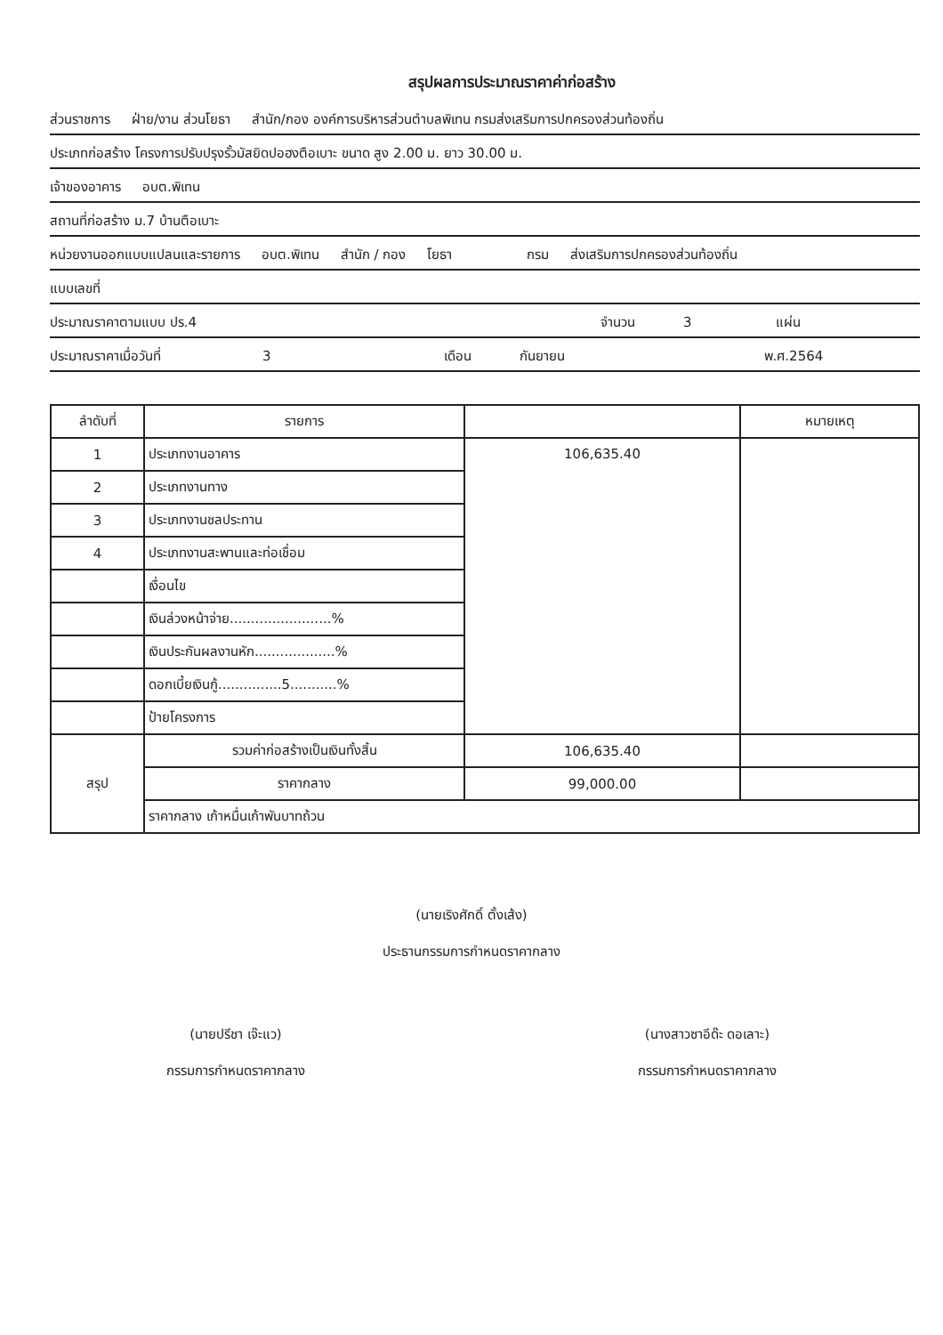สรุปผลการประมาณราคาค่าก่อสร้าง
ส่วนราชการ ฝ่าย/งาน ส่วนโยธา สำนัก/กอง องค์การบริหารส่วนตำบลพิเทน กรมส่งเสริมการปกครองส่วนท้องถิ่น
ประเภทก่อสร้าง โครงการปรับปรุงรั้วมัสยิดปอฮงตือเบาะ ขนาด สูง 2.00 ม. ยาว 30.00 ม.
เจ้าของอาคาร อบต.พิเทน
สถานที่ก่อสร้าง ม.7 บ้านตือเบาะ
หน่วยงานออกแบบแปลนและรายการ อบต.พิเทน สำนัก / กอง โยธา กรม ส่งเสริมการปกครองส่วนท้องถิ่น
แบบเลขที่
ประมาณราคาตามแบบ ปร.4 จำนวน 3 แผ่น
ประมาณราคาเมื่อวันที่ 3 เดือน กันยายน พ.ศ.2564
| ลำดับที่ | รายการ | | หมายเหตุ |
| --- | --- | --- | --- |
| 1 | ประเภทงานอาคาร | 106,635.40 | |
| 2 | ประเภทงานทาง | | |
| 3 | ประเภทงานชลประทาน | | |
| 4 | ประเภทงานสะพานและท่อเชื่อม | | |
| | เงื่อนไข | | |
| | เงินล่วงหน้าจ่าย........................% | | |
| | เงินประกันผลงานหัก...................% | | |
| | ดอกเบี้ยเงินกู้...............5...........% | | |
| | ป้ายโครงการ | | |
| สรุป | รวมค่าก่อสร้างเป็นเงินทั้งสิ้น | 106,635.40 | |
| | ราคากลาง | 99,000.00 | |
| | ราคากลาง เก้าหมื่นเก้าพันบาทถ้วน | | |
(นายเริงศักดิ์ ตั้งเส้ง)
ประธานกรรมการกำหนดราคากลาง
(นายปรีชา เจ๊ะแว)
กรรมการกำหนดราคากลาง
(นางสาวซาอีด๊ะ ดอเลาะ)
กรรมการกำหนดราคากลาง